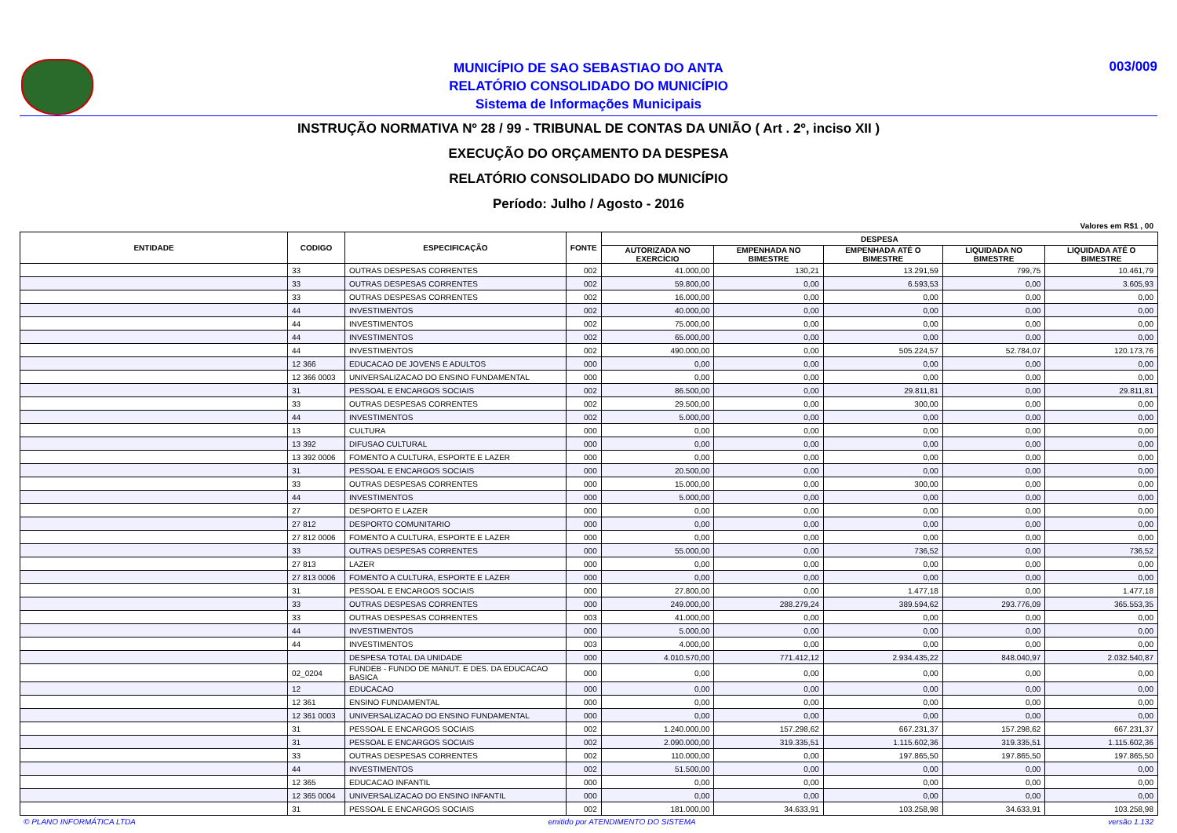MUNICÍPIO DE SAO SEBASTIAO DO ANTA
RELATÓRIO CONSOLIDADO DO MUNICÍPIO
Sistema de Informações Municipais
003/009
INSTRUÇÃO NORMATIVA Nº 28 / 99 - TRIBUNAL DE CONTAS DA UNIÃO ( Art . 2º, inciso XII )
EXECUÇÃO DO ORÇAMENTO DA DESPESA
RELATÓRIO CONSOLIDADO DO MUNICÍPIO
Período: Julho / Agosto - 2016
Valores em R$1 , 00
| ENTIDADE | CODIGO | ESPECIFICAÇÃO | FONTE | DESPESA | | | | |
| --- | --- | --- | --- | --- | --- | --- | --- | --- |
| | | | | AUTORIZADA NO EXERCÍCIO | EMPENHADA NO BIMESTRE | EMPENHADA ATÉ O BIMESTRE | LIQUIDADA NO BIMESTRE | LIQUIDADA ATÉ O BIMESTRE |
| | 33 | OUTRAS DESPESAS CORRENTES | 002 | 41.000,00 | 130,21 | 13.291,59 | 799,75 | 10.461,79 |
| | 33 | OUTRAS DESPESAS CORRENTES | 002 | 59.800,00 | 0,00 | 6.593,53 | 0,00 | 3.605,93 |
| | 33 | OUTRAS DESPESAS CORRENTES | 002 | 16.000,00 | 0,00 | 0,00 | 0,00 | 0,00 |
| | 44 | INVESTIMENTOS | 002 | 40.000,00 | 0,00 | 0,00 | 0,00 | 0,00 |
| | 44 | INVESTIMENTOS | 002 | 75.000,00 | 0,00 | 0,00 | 0,00 | 0,00 |
| | 44 | INVESTIMENTOS | 002 | 65.000,00 | 0,00 | 0,00 | 0,00 | 0,00 |
| | 44 | INVESTIMENTOS | 002 | 490.000,00 | 0,00 | 505.224,57 | 52.784,07 | 120.173,76 |
| | 12 366 | EDUCACAO DE JOVENS E ADULTOS | 000 | 0,00 | 0,00 | 0,00 | 0,00 | 0,00 |
| | 12 366 0003 | UNIVERSALIZACAO DO ENSINO FUNDAMENTAL | 000 | 0,00 | 0,00 | 0,00 | 0,00 | 0,00 |
| | 31 | PESSOAL E ENCARGOS SOCIAIS | 002 | 86.500,00 | 0,00 | 29.811,81 | 0,00 | 29.811,81 |
| | 33 | OUTRAS DESPESAS CORRENTES | 002 | 29.500,00 | 0,00 | 300,00 | 0,00 | 0,00 |
| | 44 | INVESTIMENTOS | 002 | 5.000,00 | 0,00 | 0,00 | 0,00 | 0,00 |
| | 13 | CULTURA | 000 | 0,00 | 0,00 | 0,00 | 0,00 | 0,00 |
| | 13 392 | DIFUSAO CULTURAL | 000 | 0,00 | 0,00 | 0,00 | 0,00 | 0,00 |
| | 13 392 0006 | FOMENTO A CULTURA, ESPORTE E LAZER | 000 | 0,00 | 0,00 | 0,00 | 0,00 | 0,00 |
| | 31 | PESSOAL E ENCARGOS SOCIAIS | 000 | 20.500,00 | 0,00 | 0,00 | 0,00 | 0,00 |
| | 33 | OUTRAS DESPESAS CORRENTES | 000 | 15.000,00 | 0,00 | 300,00 | 0,00 | 0,00 |
| | 44 | INVESTIMENTOS | 000 | 5.000,00 | 0,00 | 0,00 | 0,00 | 0,00 |
| | 27 | DESPORTO E LAZER | 000 | 0,00 | 0,00 | 0,00 | 0,00 | 0,00 |
| | 27 812 | DESPORTO COMUNITARIO | 000 | 0,00 | 0,00 | 0,00 | 0,00 | 0,00 |
| | 27 812 0006 | FOMENTO A CULTURA, ESPORTE E LAZER | 000 | 0,00 | 0,00 | 0,00 | 0,00 | 0,00 |
| | 33 | OUTRAS DESPESAS CORRENTES | 000 | 55.000,00 | 0,00 | 736,52 | 0,00 | 736,52 |
| | 27 813 | LAZER | 000 | 0,00 | 0,00 | 0,00 | 0,00 | 0,00 |
| | 27 813 0006 | FOMENTO A CULTURA, ESPORTE E LAZER | 000 | 0,00 | 0,00 | 0,00 | 0,00 | 0,00 |
| | 31 | PESSOAL E ENCARGOS SOCIAIS | 000 | 27.800,00 | 0,00 | 1.477,18 | 0,00 | 1.477,18 |
| | 33 | OUTRAS DESPESAS CORRENTES | 000 | 249.000,00 | 288.279,24 | 389.594,62 | 293.776,09 | 365.553,35 |
| | 33 | OUTRAS DESPESAS CORRENTES | 003 | 41.000,00 | 0,00 | 0,00 | 0,00 | 0,00 |
| | 44 | INVESTIMENTOS | 000 | 5.000,00 | 0,00 | 0,00 | 0,00 | 0,00 |
| | 44 | INVESTIMENTOS | 003 | 4.000,00 | 0,00 | 0,00 | 0,00 | 0,00 |
| | | DESPESA TOTAL DA UNIDADE | 000 | 4.010.570,00 | 771.412,12 | 2.934.435,22 | 848.040,97 | 2.032.540,87 |
| | 02_0204 | FUNDEB - FUNDO DE MANUT. E DES. DA EDUCACAO BASICA | 000 | 0,00 | 0,00 | 0,00 | 0,00 | 0,00 |
| | 12 | EDUCACAO | 000 | 0,00 | 0,00 | 0,00 | 0,00 | 0,00 |
| | 12 361 | ENSINO FUNDAMENTAL | 000 | 0,00 | 0,00 | 0,00 | 0,00 | 0,00 |
| | 12 361 0003 | UNIVERSALIZACAO DO ENSINO FUNDAMENTAL | 000 | 0,00 | 0,00 | 0,00 | 0,00 | 0,00 |
| | 31 | PESSOAL E ENCARGOS SOCIAIS | 002 | 1.240.000,00 | 157.298,62 | 667.231,37 | 157.298,62 | 667.231,37 |
| | 31 | PESSOAL E ENCARGOS SOCIAIS | 002 | 2.090.000,00 | 319.335,51 | 1.115.602,36 | 319.335,51 | 1.115.602,36 |
| | 33 | OUTRAS DESPESAS CORRENTES | 002 | 110.000,00 | 0,00 | 197.865,50 | 197.865,50 | 197.865,50 |
| | 44 | INVESTIMENTOS | 002 | 51.500,00 | 0,00 | 0,00 | 0,00 | 0,00 |
| | 12 365 | EDUCACAO INFANTIL | 000 | 0,00 | 0,00 | 0,00 | 0,00 | 0,00 |
| | 12 365 0004 | UNIVERSALIZACAO DO ENSINO INFANTIL | 000 | 0,00 | 0,00 | 0,00 | 0,00 | 0,00 |
| | 31 | PESSOAL E ENCARGOS SOCIAIS | 002 | 181.000,00 | 34.633,91 | 103.258,98 | 34.633,91 | 103.258,98 |
© PLANO INFORMÁTICA LTDA emitido por ATENDIMENTO DO SISTEMA versão 1.132